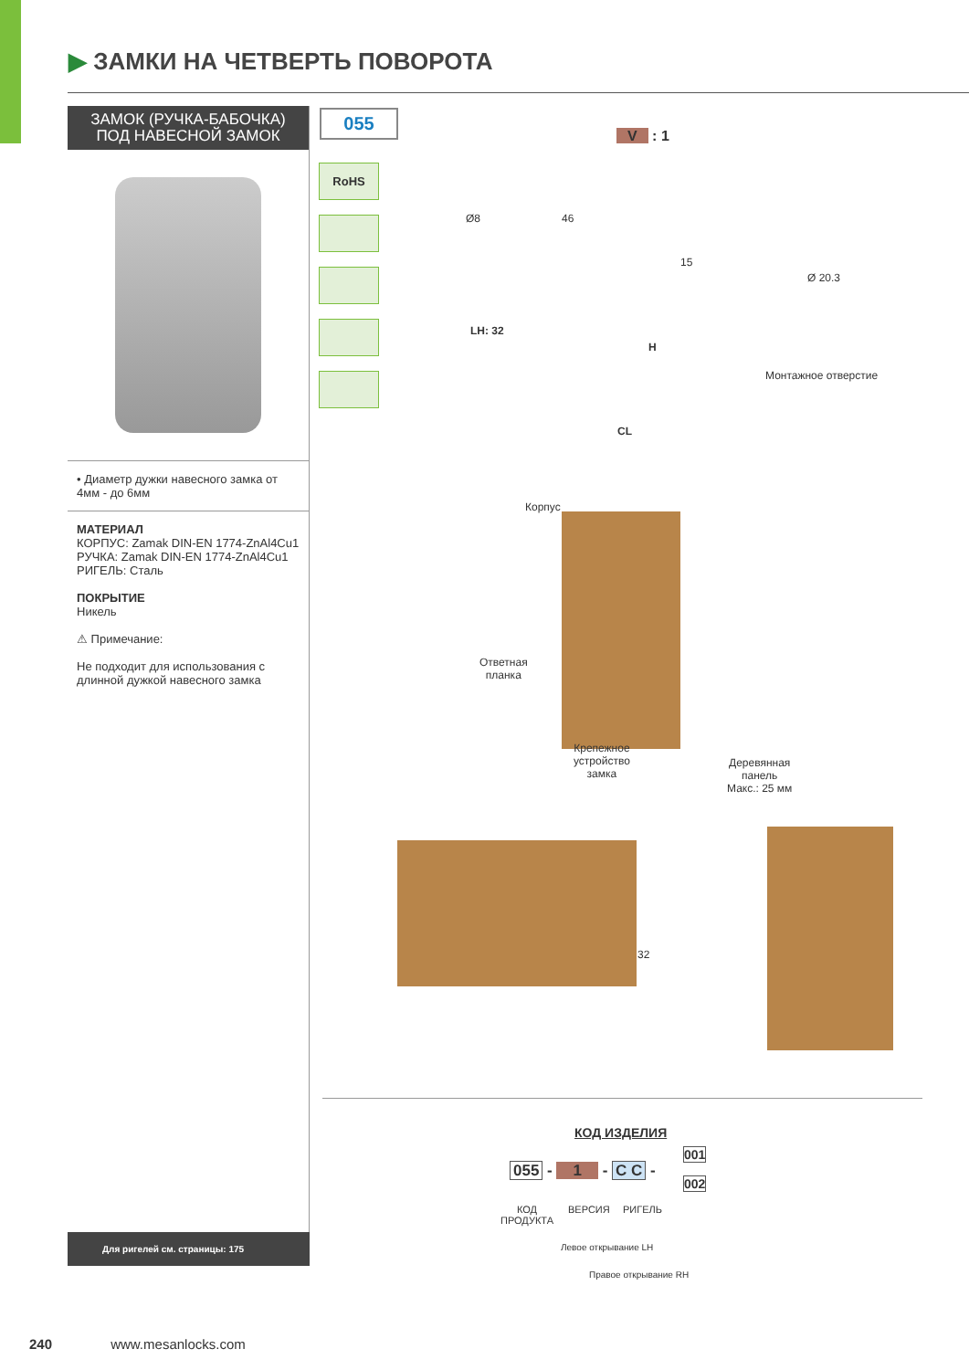▶ ЗАМКИ НА ЧЕТВЕРТЬ ПОВОРОТА
ЗАМОК (РУЧКА-БАБОЧКА)
ПОД НАВЕСНОЙ ЗАМОК
• Диаметр дужки навесного замка от 4мм - до 6мм
МАТЕРИАЛ
КОРПУС: Zamak DIN-EN 1774-ZnAl4Cu1
РУЧКА: Zamak DIN-EN 1774-ZnAl4Cu1
РИГЕЛЬ: Сталь
ПОКРЫТИЕ
Никель
⚠ Примечание:
Не подходит для использования с длинной дужкой навесного замка
Для ригелей см. страницы: 175
055
RoHS
V : 1
Ø8 46
15
LH: 32
H
CL
Ø 20.3
Монтажное отверстие
Корпус
Ответная
планка
Крепежное
устройство
замка
Деревянная
панель
Макс.: 25 мм
32
КОД ИЗДЕЛИЯ
055 - 1 - C C -
001
002
КОД
ПРОДУКТА
ВЕРСИЯ РИГЕЛЬ
Левое открывание LH
Правое открывание RH
240 www.mesanlocks.com